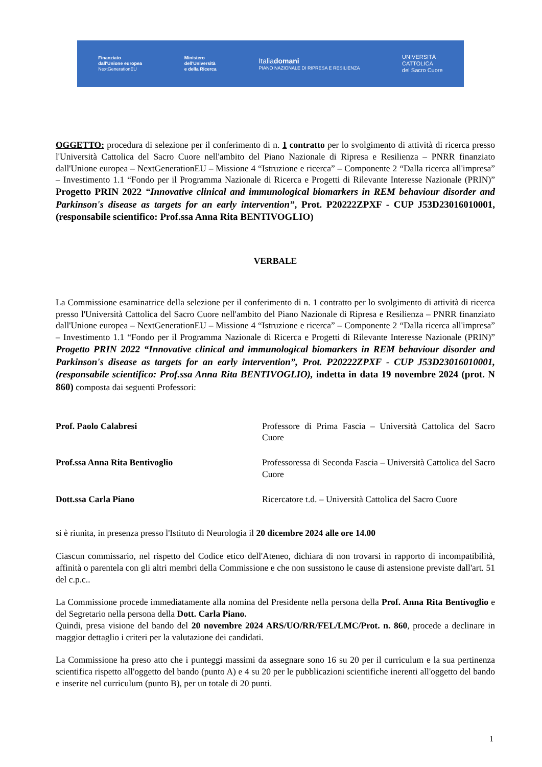Finanziato
dall'Unione europea
NextGenerationEU
Ministero
dell'Università
e della Ricerca
Italiadomani
PIANO NAZIONALE DI RIPRESA E RESILIENZA
UNIVERSITÀ
CATTOLICA
del Sacro Cuore
OGGETTO: procedura di selezione per il conferimento di n. 1 contratto per lo svolgimento di attività di ricerca presso l'Università Cattolica del Sacro Cuore nell'ambito del Piano Nazionale di Ripresa e Resilienza – PNRR finanziato dall'Unione europea – NextGenerationEU – Missione 4 “Istruzione e ricerca” – Componente 2 “Dalla ricerca all'impresa” – Investimento 1.1 “Fondo per il Programma Nazionale di Ricerca e Progetti di Rilevante Interesse Nazionale (PRIN)” Progetto PRIN 2022 “Innovative clinical and immunological biomarkers in REM behaviour disorder and Parkinson's disease as targets for an early intervention”, Prot. P20222ZPXF - CUP J53D23016010001, (responsabile scientifico: Prof.ssa Anna Rita BENTIVOGLIO)
VERBALE
La Commissione esaminatrice della selezione per il conferimento di n. 1 contratto per lo svolgimento di attività di ricerca presso l'Università Cattolica del Sacro Cuore nell'ambito del Piano Nazionale di Ripresa e Resilienza – PNRR finanziato dall'Unione europea – NextGenerationEU – Missione 4 “Istruzione e ricerca” – Componente 2 “Dalla ricerca all'impresa” – Investimento 1.1 “Fondo per il Programma Nazionale di Ricerca e Progetti di Rilevante Interesse Nazionale (PRIN)” Progetto PRIN 2022 “Innovative clinical and immunological biomarkers in REM behaviour disorder and Parkinson's disease as targets for an early intervention”, Prot. P20222ZPXF - CUP J53D23016010001, (responsabile scientifico: Prof.ssa Anna Rita BENTIVOGLIO), indetta in data 19 novembre 2024 (prot. N 860) composta dai seguenti Professori:
Prof. Paolo Calabresi Professore di Prima Fascia – Università Cattolica del Sacro Cuore
Prof.ssa Anna Rita Bentivoglio Professoressa di Seconda Fascia – Università Cattolica del Sacro Cuore
Dott.ssa Carla Piano Ricercatore t.d. – Università Cattolica del Sacro Cuore
si è riunita, in presenza presso l'Istituto di Neurologia il 20 dicembre 2024 alle ore 14.00
Ciascun commissario, nel rispetto del Codice etico dell'Ateneo, dichiara di non trovarsi in rapporto di incompatibilità, affinità o parentela con gli altri membri della Commissione e che non sussistono le cause di astensione previste dall'art. 51 del c.p.c..
La Commissione procede immediatamente alla nomina del Presidente nella persona della Prof. Anna Rita Bentivoglio e del Segretario nella persona della Dott. Carla Piano.
Quindi, presa visione del bando del 20 novembre 2024 ARS/UO/RR/FEL/LMC/Prot. n. 860, procede a declinare in maggior dettaglio i criteri per la valutazione dei candidati.
La Commissione ha preso atto che i punteggi massimi da assegnare sono 16 su 20 per il curriculum e la sua pertinenza scientifica rispetto all'oggetto del bando (punto A) e 4 su 20 per le pubblicazioni scientifiche inerenti all'oggetto del bando e inserite nel curriculum (punto B), per un totale di 20 punti.
1